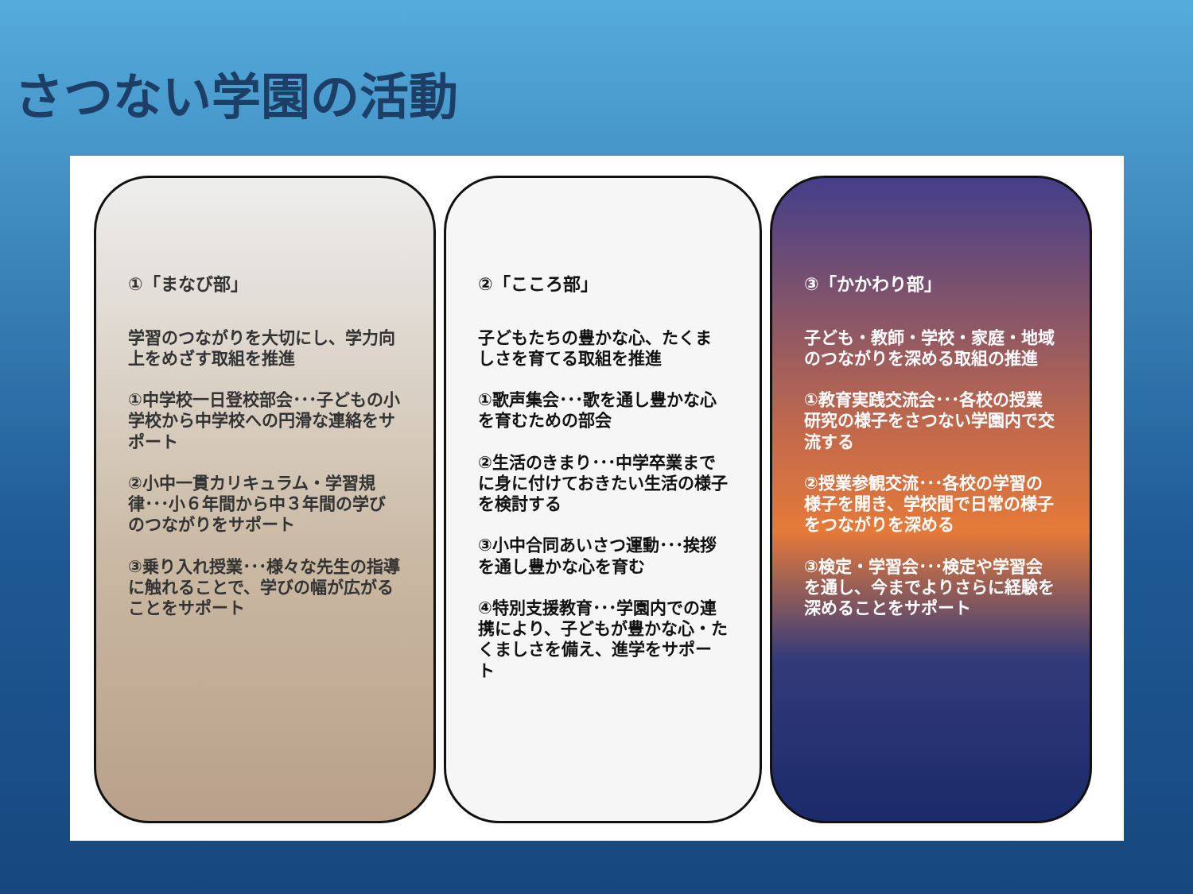さつない学園の活動
①「まなび部」
学習のつながりを大切にし、学力向上をめざす取組を推進
①中学校一日登校部会･･･子どもの小学校から中学校への円滑な連絡をサポート
②小中一貫カリキュラム・学習規律･･･小６年間から中３年間の学びのつながりをサポート
③乗り入れ授業･･･様々な先生の指導に触れることで、学びの幅が広がることをサポート
②「こころ部」
子どもたちの豊かな心、たくましさを育てる取組を推進
①歌声集会･･･歌を通し豊かな心を育むための部会
②生活のきまり･･･中学卒業までに身に付けておきたい生活の様子を検討する
③小中合同あいさつ運動･･･挨拶を通し豊かな心を育む
④特別支援教育･･･学園内での連携により、子どもが豊かな心・たくましさを備え、進学をサポート
③「かかわり部」
子ども・教師・学校・家庭・地域のつながりを深める取組の推進
①教育実践交流会･･･各校の授業研究の様子をさつない学園内で交流する
②授業参観交流･･･各校の学習の様子を開き、学校間で日常の様子をつながりを深める
③検定・学習会･･･検定や学習会を通し、今までよりさらに経験を深めることをサポート